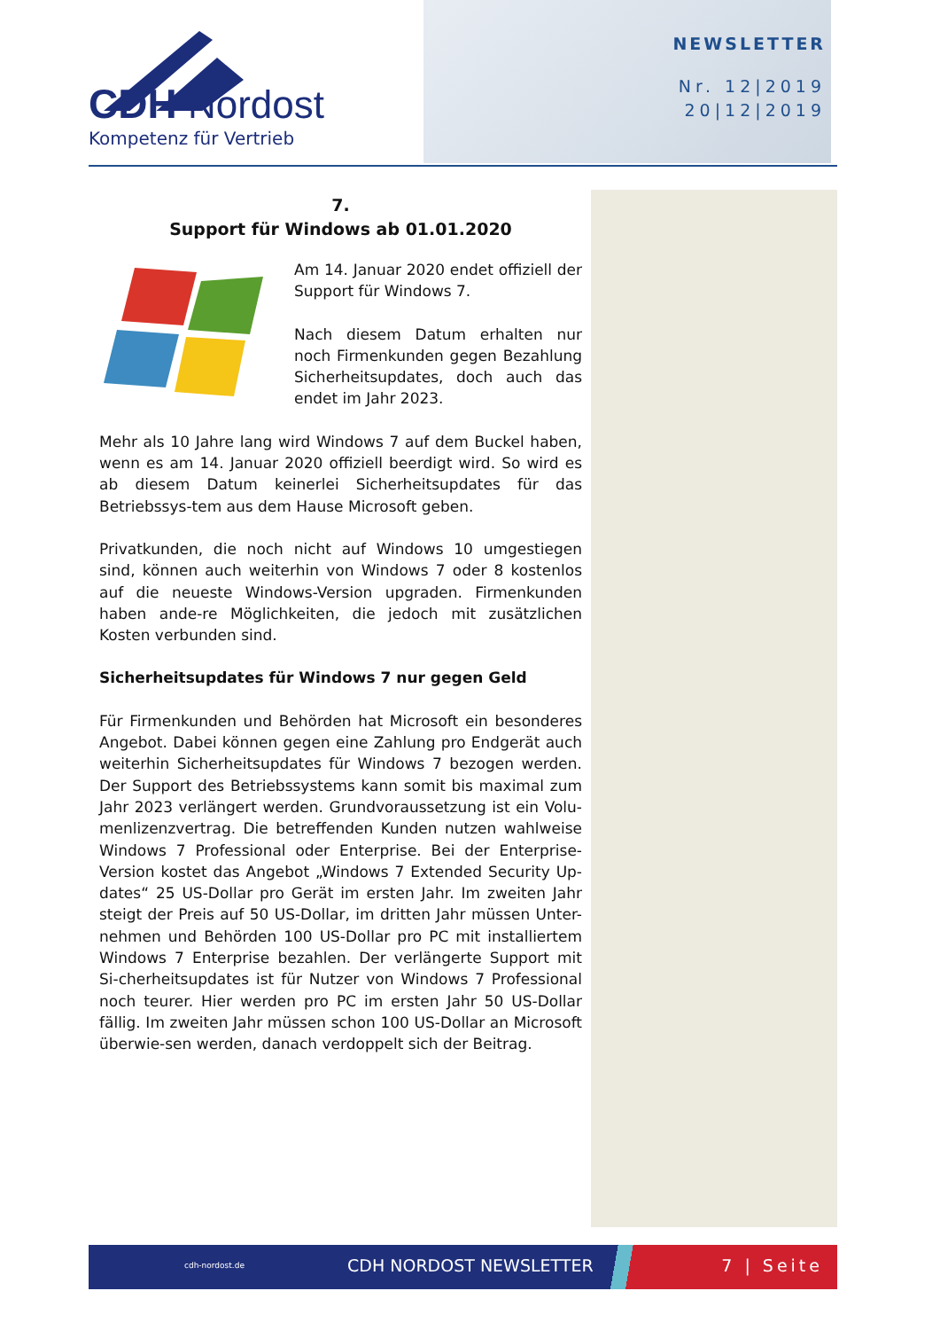CDH Nordost
Kompetenz für Vertrieb
NEWSLETTER
Nr. 12|2019
20|12|2019
7.
Support für Windows ab 01.01.2020
Am 14. Januar 2020 endet offiziell der Support für Windows 7.
Nach diesem Datum erhalten nur noch Firmenkunden gegen Bezahlung Sicherheitsupdates, doch auch das endet im Jahr 2023.
Mehr als 10 Jahre lang wird Windows 7 auf dem Buckel haben, wenn es am 14. Januar 2020 offiziell beerdigt wird. So wird es ab diesem Datum keinerlei Sicherheitsupdates für das Betriebssys-tem aus dem Hause Microsoft geben.
Privatkunden, die noch nicht auf Windows 10 umgestiegen sind, können auch weiterhin von Windows 7 oder 8 kostenlos auf die neueste Windows-Version upgraden. Firmenkunden haben ande-re Möglichkeiten, die jedoch mit zusätzlichen Kosten verbunden sind.
Sicherheitsupdates für Windows 7 nur gegen Geld
Für Firmenkunden und Behörden hat Microsoft ein besonderes Angebot. Dabei können gegen eine Zahlung pro Endgerät auch weiterhin Sicherheitsupdates für Windows 7 bezogen werden. Der Support des Betriebssystems kann somit bis maximal zum Jahr 2023 verlängert werden. Grundvoraussetzung ist ein Volu-menlizenzvertrag. Die betreffenden Kunden nutzen wahlweise Windows 7 Professional oder Enterprise. Bei der Enterprise-Version kostet das Angebot „Windows 7 Extended Security Up-dates“ 25 US-Dollar pro Gerät im ersten Jahr. Im zweiten Jahr steigt der Preis auf 50 US-Dollar, im dritten Jahr müssen Unter-nehmen und Behörden 100 US-Dollar pro PC mit installiertem Windows 7 Enterprise bezahlen. Der verlängerte Support mit Si-cherheitsupdates ist für Nutzer von Windows 7 Professional noch teurer. Hier werden pro PC im ersten Jahr 50 US-Dollar fällig. Im zweiten Jahr müssen schon 100 US-Dollar an Microsoft überwie-sen werden, danach verdoppelt sich der Beitrag.
cdh-nordost.de CDH NORDOST NEWSLETTER 7 | Seite